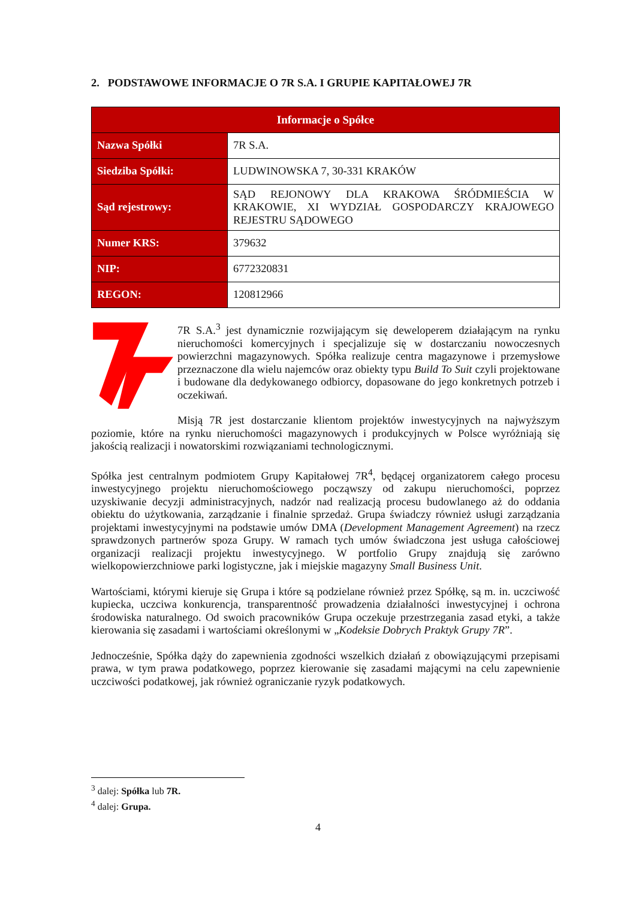2. PODSTAWOWE INFORMACJE O 7R S.A. I GRUPIE KAPITAŁOWEJ 7R
| Informacje o Spółce | |
| --- | --- |
| Nazwa Spółki | 7R S.A. |
| Siedziba Spółki: | LUDWINOWSKA 7, 30-331 KRAKÓW |
| Sąd rejestrowy: | SĄD REJONOWY DLA KRAKOWA ŚRÓDMIEŚCIA W KRAKOWIE, XI WYDZIAŁ GOSPODARCZY KRAJOWEGO REJESTRU SĄDOWEGO |
| Numer KRS: | 379632 |
| NIP: | 6772320831 |
| REGON: | 120812966 |
7R S.A.<sup>3</sup> jest dynamicznie rozwijającym się deweloperem działającym na rynku nieruchomości komercyjnych i specjalizuje się w dostarczaniu nowoczesnych powierzchni magazynowych. Spółka realizuje centra magazynowe i przemysłowe przeznaczone dla wielu najemców oraz obiekty typu Build To Suit czyli projektowane i budowane dla dedykowanego odbiorcy, dopasowane do jego konkretnych potrzeb i oczekiwań.
Misją 7R jest dostarczanie klientom projektów inwestycyjnych na najwyższym poziomie, które na rynku nieruchomości magazynowych i produkcyjnych w Polsce wyróżniają się jakością realizacji i nowatorskimi rozwiązaniami technologicznymi.
Spółka jest centralnym podmiotem Grupy Kapitałowej 7R<sup>4</sup>, będącej organizatorem całego procesu inwestycyjnego projektu nieruchomościowego począwszy od zakupu nieruchomości, poprzez uzyskiwanie decyzji administracyjnych, nadzór nad realizacją procesu budowlanego aż do oddania obiektu do użytkowania, zarządzanie i finalnie sprzedaż. Grupa świadczy również usługi zarządzania projektami inwestycyjnymi na podstawie umów DMA (Development Management Agreement) na rzecz sprawdzonych partnerów spoza Grupy. W ramach tych umów świadczona jest usługa całościowej organizacji realizacji projektu inwestycyjnego. W portfolio Grupy znajdują się zarówno wielkopowierzchniowe parki logistyczne, jak i miejskie magazyny Small Business Unit.
Wartościami, którymi kieruje się Grupa i które są podzielane również przez Spółkę, są m. in. uczciwość kupiecka, uczciwa konkurencja, transparentność prowadzenia działalności inwestycyjnej i ochrona środowiska naturalnego. Od swoich pracowników Grupa oczekuje przestrzegania zasad etyki, a także kierowania się zasadami i wartościami określonymi w „Kodeksie Dobrych Praktyk Grupy 7R”.
Jednocześnie, Spółka dąży do zapewnienia zgodności wszelkich działań z obowiązującymi przepisami prawa, w tym prawa podatkowego, poprzez kierowanie się zasadami mającymi na celu zapewnienie uczciwości podatkowej, jak również ograniczanie ryzyk podatkowych.
<sup>3</sup> dalej: Spółka lub 7R.
<sup>4</sup> dalej: Grupa.
4